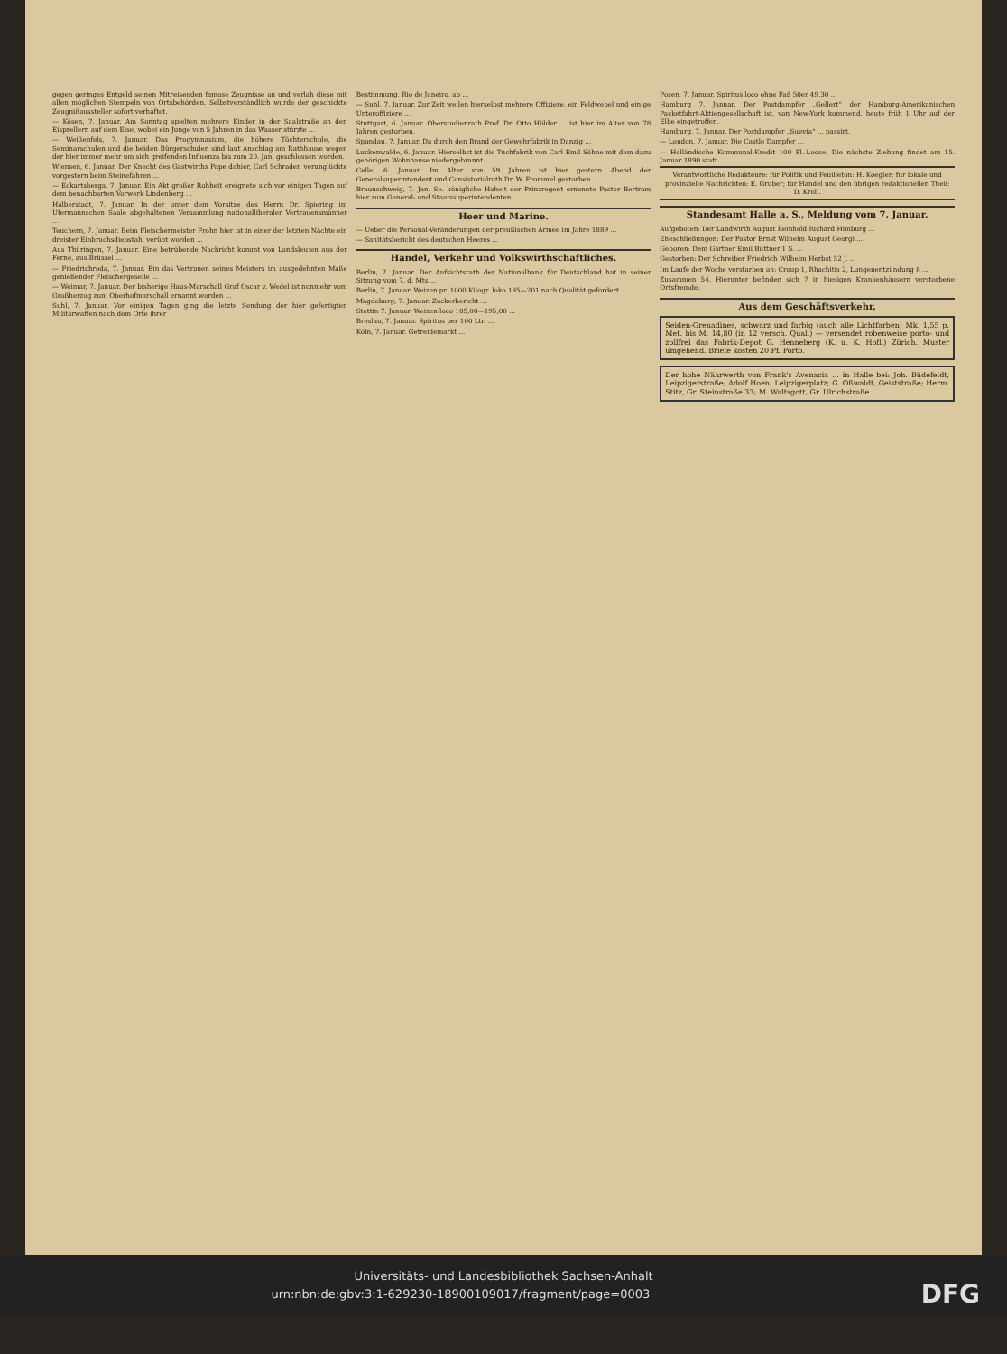gegen geringes Entgeld seinen Mitreisenden famose Zeugnisse an und verlah diese mit allen möglichen Stempeln von Ortsbehörden. Selbstverständlich wurde der geschickte Zeugnißaussteller sofort verhaftet.
— Kösen, 7. Januar. Am Sonntag spielten mehrere Kinder in der Saalstraße an den Eisprellern auf dem Eise, wobei ein Junge von 5 Jahren in das Wasser stürzte ...
— Weißenfels, 7. Januar. Das Progymnasium, die höhere Töchterschule, die Seminarschulen und die beiden Bürgerschulen sind laut Anschlag am Rathhause wegen der hier immer mehr um sich greifenden Influenza bis zum 20. Jan. geschlossen worden.
Wiensen, 6. Januar. Der Knecht des Gastwirths Pape dahier, Carl Schrader, verunglückte vorgestern beim Steinefahren ...
— Eckartsberga, 7. Januar. Ein Akt großer Rohheit ereignete sich vor einigen Tagen auf dem benachbarten Vorwerk Lindenberg ...
Halberstadt, 7. Januar. In der unter dem Vorsitze des Herrn Dr. Spiering im Ufermannschen Saale abgehaltenen Versammlung nationalliberaler Vertrauensmänner ...
Teuchern, 7. Januar. Beim Fleischermeister Frohn hier ist in einer der letzten Nächte ein dreister Einbruchsdiebstahl verübt worden ...
Aus Thüringen, 7. Januar. Eine betrübende Nachricht kommt von Landsleuten aus der Ferne, aus Brüssel ...
— Friedrichroda, 7. Januar. Ein das Vertrauen seines Meisters im ausgedehnten Maße genießender Fleischergeselle ...
— Weimar, 7. Januar. Der bisherige Haus-Marschall Graf Oscar v. Wedel ist nunmehr vom Großherzog zum Oberhofmarschall ernannt worden ...
Suhl, 7. Januar. Vor einigen Tagen ging die letzte Sendung der hier gefertigten Militärwaffen nach dem Orte ihrer
Bestimmung, Rio de Janeiro, ab ...
— Suhl, 7. Januar. Zur Zeit weilen hierselbst mehrere Offiziere, ein Feldwebel und einige Unteroffiziere ...
Stuttgart, 6. Januar. Oberstudienrath Prof. Dr. Otto Hölder ... ist hier im Alter von 78 Jahren gestorben.
Spandau, 7. Januar. Da durch den Brand der Gewehrfabrik in Danzig ...
Luckenwalde, 6. Januar. Hierselbst ist die Tuchfabrik von Carl Emil Söhne mit dem dazu gehörigen Wohnhause niedergebrannt.
Celle, 6. Januar. Im Alter von 59 Jahren ist hier gestern Abend der Generalsuperintendent und Consistorialrath Dr. W. Frommel gestorben ...
Braunschweig, 7. Jan. Se. königliche Hoheit der Prinzregent ernannte Pastor Bertram hier zum General- und Staatssuperintendenten.
Heer und Marine.
— Ueber die Personal-Veränderungen der preußischen Armee im Jahre 1889 ...
— Sanitätsbericht des deutschen Heeres ...
Handel, Verkehr und Volkswirthschaftliches.
Berlin, 7. Januar. Der Aufsichtsrath der Nationalbank für Deutschland hat in seiner Sitzung vom 7. d. Mts ...
Berlin, 7. Januar. Weizen pr. 1000 Kilogr. loko 185—201 nach Qualität gefordert ...
Magdeburg, 7. Januar. Zuckerbericht ...
Stettin 7. Januar. Weizen loco 185,00—195,00 ...
Breslau, 7. Januar. Spiritus per 100 Ltr. ...
Köln, 7. Januar. Getreidemarkt ...
Posen, 7. Januar. Spiritus loco ohne Faß 50er 49,30 ...
Hamburg 7. Januar. Der Postdampfer „Gellert“ der Hamburg-Amerikanischen Packetfahrt-Aktiengesellschaft ist, von New-York kommend, heute früh 1 Uhr auf der Elbe eingetroffen.
Hamburg, 7. Januar. Der Postdampfer „Suevia“ ... passirt.
— London, 7. Januar. Die Castle Dampfer ...
— Holländische Kommunal-Kredit 100 Fl.-Loose. Die nächste Ziehung findet am 15. Januar 1890 statt ...
Verantwortliche Redakteure: für Politik und Feuilleton: H. Koegler; für lokale und provinzielle Nachrichten: E. Gruber; für Handel und den übrigen redaktionellen Theil: D. Kroll.
Standesamt Halle a. S., Meldung vom 7. Januar.
Aufgeboten: Der Landwirth August Reinhold Richard Himburg ...
Eheschließungen: Der Pastor Ernst Wilhelm August Georgi ...
Geboren: Dem Gärtner Emil Büttner 1 S. ...
Gestorben: Der Schreiber Friedrich Wilhelm Herbst 52 J. ...
Im Laufe der Woche verstarben an: Croup 1, Rhachitis 2, Lungenentzündung 8 ...
Zusammen 54. Hierunter befinden sich 7 in hiesigen Krankenhäusern verstorbene Ortsfremde.
Aus dem Geschäftsverkehr.
Seiden-Grenadines, schwarz und farbig (auch alle Lichtfarben) Mk. 1,55 p. Met. bis M. 14,80 (in 12 versch. Qual.) — versendet robenweise porto- und zollfrei das Fabrik-Depot G. Henneberg (K. u. K. Hofl.) Zürich. Muster umgehend. Briefe kosten 20 Pf. Porto.
Der hohe Nährwerth von Frank's Avenacia ... in Halle bei: Joh. Büdefeldt, Leipzigerstraße; Adolf Hoen, Leipzigerplatz; G. Oßwaldt, Geiststraße; Herm. Stitz, Gr. Steinstraße 33; M. Waltsgott, Gr. Ulrichstraße.
Universitäts- und Landesbibliothek Sachsen-Anhalt
urn:nbn:de:gbv:3:1-629230-18900109017/fragment/page=0003 DFG